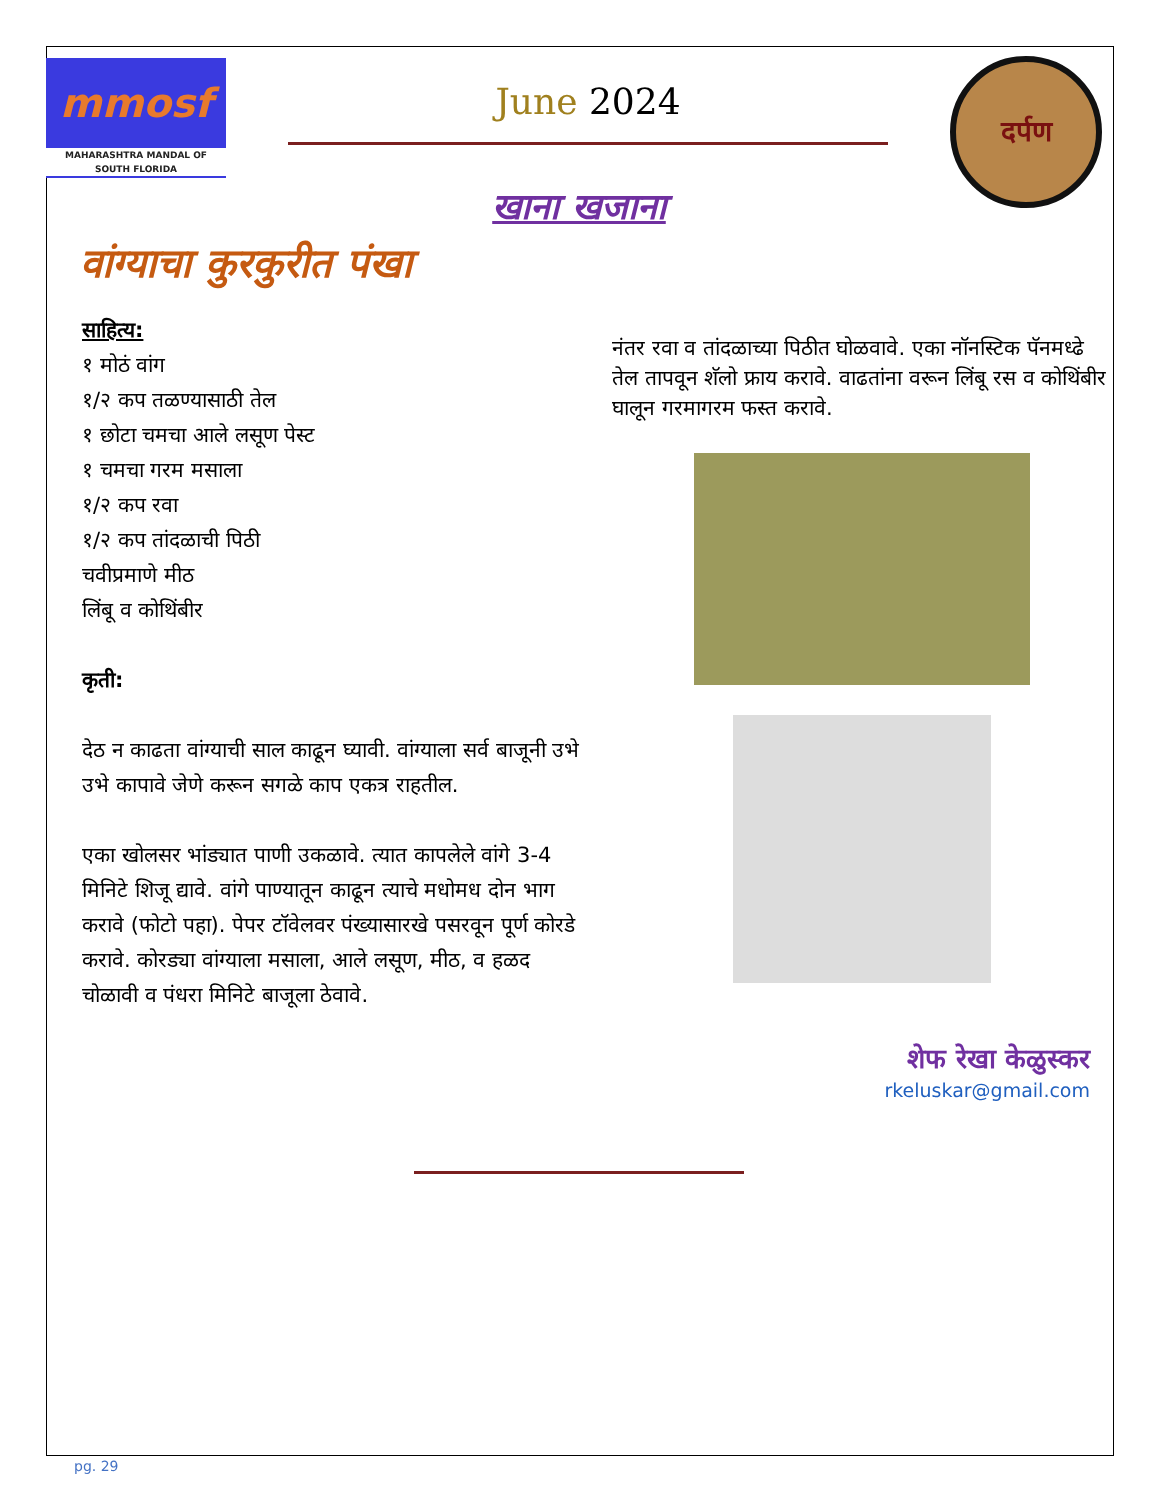mmosf
MAHARASHTRA MANDAL OF SOUTH FLORIDA
June 2024
दर्पण
खाना खजाना
वांग्याचा कुरकुरीत पंखा
साहित्य:
१ मोठं वांग
१/२ कप तळण्यासाठी तेल
१ छोटा चमचा आले लसूण पेस्ट
१ चमचा गरम मसाला
१/२ कप रवा
१/२ कप तांदळाची पिठी
चवीप्रमाणे मीठ
लिंबू व कोथिंबीर
कृती:
देठ न काढता वांग्याची साल काढून घ्यावी. वांग्याला सर्व बाजूनी उभे उभे कापावे जेणे करून सगळे काप एकत्र राहतील.
एका खोलसर भांड्यात पाणी उकळावे. त्यात कापलेले वांगे 3-4 मिनिटे शिजू द्यावे. वांगे पाण्यातून काढून त्याचे मधोमध दोन भाग करावे (फोटो पहा). पेपर टॉवेलवर पंख्यासारखे पसरवून पूर्ण कोरडे करावे. कोरड्या वांग्याला मसाला, आले लसूण, मीठ, व हळद चोळावी व पंधरा मिनिटे बाजूला ठेवावे.
नंतर रवा व तांदळाच्या पिठीत घोळवावे. एका नॉनस्टिक पॅनमध्ढे तेल तापवून शॅलो फ्राय करावे. वाढतांना वरून लिंबू रस व कोथिंबीर घालून गरमागरम फस्त करावे.
शेफ रेखा केळुस्कर
rkeluskar@gmail.com
pg. 29